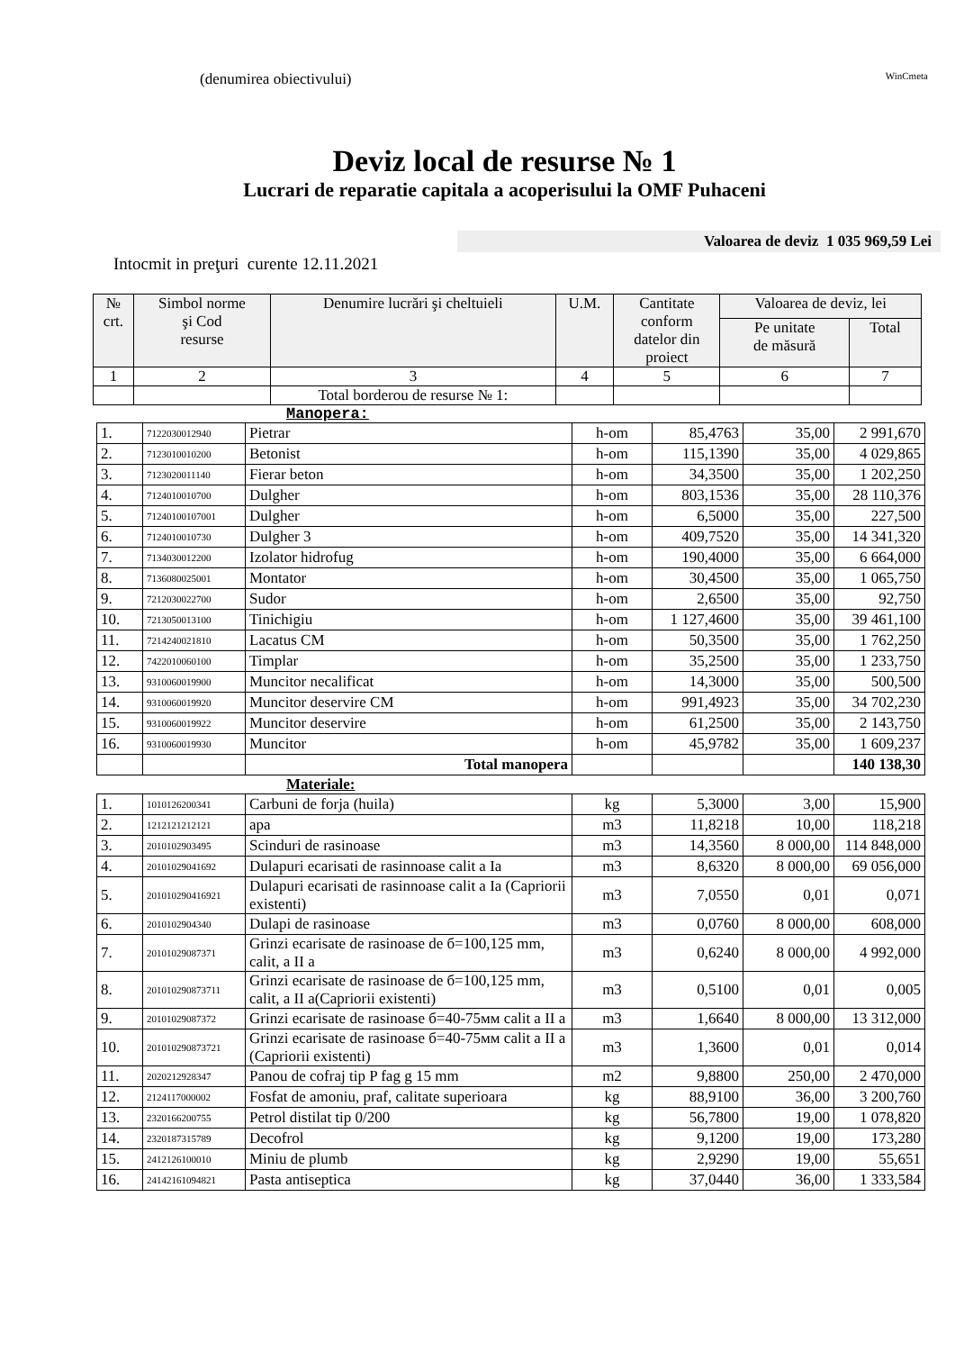(denumirea obiectivului) WinCmeta
Deviz local de resurse № 1
Lucrari de reparatie capitala a acoperisului la OMF Puhaceni
Valoarea de deviz 1 035 969,59 Lei
Intocmit in preţuri curente 12.11.2021
| № crt. | Simbol norme şi Cod resurse | Denumire lucrări şi cheltuieli | U.M. | Cantitate conform datelor din proiect | Valoarea de deviz, lei | |
| --- | --- | --- | --- | --- | --- | --- |
| | | | | | Pe unitate de măsură | Total |
| 1 | 2 | 3 | 4 | 5 | 6 | 7 |
| | | Total borderou de resurse № 1: | | | | |
Manopera:
| 1. | 7122030012940 | Pietrar | h-om | 85,4763 | 35,00 | 2 991,670 |
| 2. | 7123010010200 | Betonist | h-om | 115,1390 | 35,00 | 4 029,865 |
| 3. | 7123020011140 | Fierar beton | h-om | 34,3500 | 35,00 | 1 202,250 |
| 4. | 7124010010700 | Dulgher | h-om | 803,1536 | 35,00 | 28 110,376 |
| 5. | 71240100107001 | Dulgher | h-om | 6,5000 | 35,00 | 227,500 |
| 6. | 7124010010730 | Dulgher 3 | h-om | 409,7520 | 35,00 | 14 341,320 |
| 7. | 7134030012200 | Izolator hidrofug | h-om | 190,4000 | 35,00 | 6 664,000 |
| 8. | 7136080025001 | Montator | h-om | 30,4500 | 35,00 | 1 065,750 |
| 9. | 7212030022700 | Sudor | h-om | 2,6500 | 35,00 | 92,750 |
| 10. | 7213050013100 | Tinichigiu | h-om | 1 127,4600 | 35,00 | 39 461,100 |
| 11. | 7214240021810 | Lacatus CM | h-om | 50,3500 | 35,00 | 1 762,250 |
| 12. | 7422010060100 | Timplar | h-om | 35,2500 | 35,00 | 1 233,750 |
| 13. | 9310060019900 | Muncitor necalificat | h-om | 14,3000 | 35,00 | 500,500 |
| 14. | 9310060019920 | Muncitor deservire CM | h-om | 991,4923 | 35,00 | 34 702,230 |
| 15. | 9310060019922 | Muncitor deservire | h-om | 61,2500 | 35,00 | 2 143,750 |
| 16. | 9310060019930 | Muncitor | h-om | 45,9782 | 35,00 | 1 609,237 |
| | | Total manopera | | | | 140 138,30 |
Materiale:
| 1. | 1010126200341 | Carbuni de forja (huila) | kg | 5,3000 | 3,00 | 15,900 |
| 2. | 1212121212121 | apa | m3 | 11,8218 | 10,00 | 118,218 |
| 3. | 2010102903495 | Scinduri de rasinoase | m3 | 14,3560 | 8 000,00 | 114 848,000 |
| 4. | 20101029041692 | Dulapuri ecarisati de rasinnoase calit a Ia | m3 | 8,6320 | 8 000,00 | 69 056,000 |
| 5. | 201010290416921 | Dulapuri ecarisati de rasinnoase calit a Ia (Capriorii existenti) | m3 | 7,0550 | 0,01 | 0,071 |
| 6. | 2010102904340 | Dulapi de rasinoase | m3 | 0,0760 | 8 000,00 | 608,000 |
| 7. | 20101029087371 | Grinzi ecarisate de rasinoase de б=100,125 mm, calit, a II a | m3 | 0,6240 | 8 000,00 | 4 992,000 |
| 8. | 201010290873711 | Grinzi ecarisate de rasinoase de б=100,125 mm, calit, a II a(Capriorii existenti) | m3 | 0,5100 | 0,01 | 0,005 |
| 9. | 20101029087372 | Grinzi ecarisate de rasinoase б=40-75мм calit a II a | m3 | 1,6640 | 8 000,00 | 13 312,000 |
| 10. | 201010290873721 | Grinzi ecarisate de rasinoase б=40-75мм calit a II a (Capriorii existenti) | m3 | 1,3600 | 0,01 | 0,014 |
| 11. | 2020212928347 | Panou de cofraj tip P fag g 15 mm | m2 | 9,8800 | 250,00 | 2 470,000 |
| 12. | 2124117000002 | Fosfat de amoniu, praf, calitate superioara | kg | 88,9100 | 36,00 | 3 200,760 |
| 13. | 2320166200755 | Petrol distilat tip 0/200 | kg | 56,7800 | 19,00 | 1 078,820 |
| 14. | 2320187315789 | Decofrol | kg | 9,1200 | 19,00 | 173,280 |
| 15. | 2412126100010 | Miniu de plumb | kg | 2,9290 | 19,00 | 55,651 |
| 16. | 24142161094821 | Pasta antiseptica | kg | 37,0440 | 36,00 | 1 333,584 |